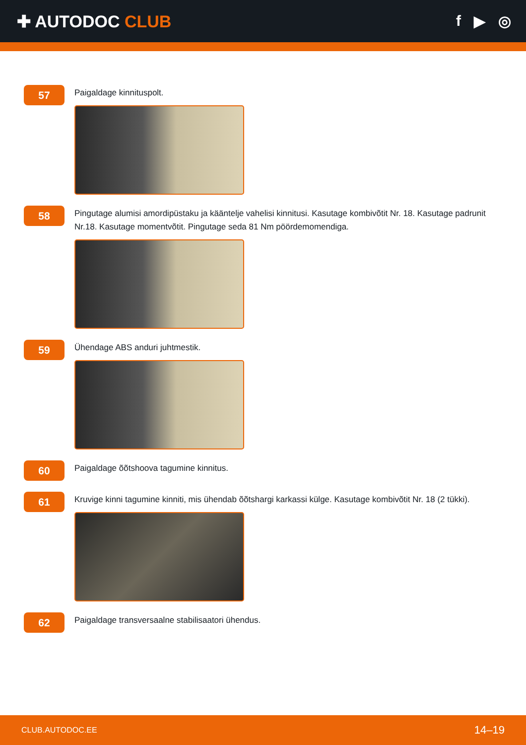✚ AUTODOC CLUB f ▶ ◎
57
Paigaldage kinnituspolt.
58
Pingutage alumisi amordipüstaku ja kääntelje vahelisi kinnitusi. Kasutage kombivõtit Nr. 18. Kasutage padrunit Nr.18. Kasutage momentvõtit. Pingutage seda 81 Nm pöördemomendiga.
59
Ühendage ABS anduri juhtmestik.
60
Paigaldage õõtshoova tagumine kinnitus.
61
Kruvige kinni tagumine kinniti, mis ühendab õõtshargi karkassi külge. Kasutage kombivõtit Nr. 18 (2 tükki).
62
Paigaldage transversaalne stabilisaatori ühendus.
CLUB.AUTODOC.EE 14–19